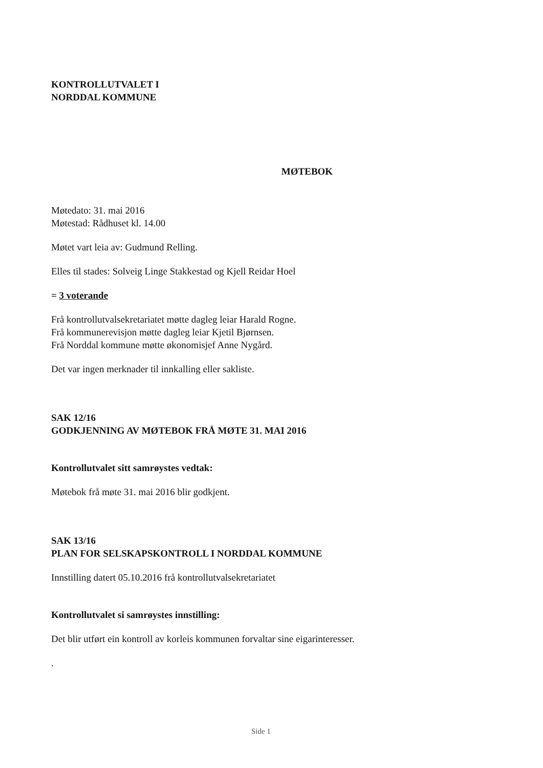KONTROLLUTVALET I
NORDDAL KOMMUNE
MØTEBOK
Møtedato: 31. mai 2016
Møtestad: Rådhuset kl. 14.00
Møtet vart leia av: Gudmund Relling.
Elles til stades: Solveig Linge Stakkestad og Kjell Reidar Hoel
= 3 voterande
Frå kontrollutvalsekretariatet møtte dagleg leiar Harald Rogne.
Frå kommunerevisjon møtte dagleg leiar Kjetil Bjørnsen.
Frå Norddal kommune møtte økonomisjef Anne Nygård.
Det var ingen merknader til innkalling eller sakliste.
SAK 12/16
GODKJENNING AV MØTEBOK FRÅ MØTE 31. MAI 2016
Kontrollutvalet sitt samrøystes vedtak:
Møtebok frå møte 31. mai 2016 blir godkjent.
SAK 13/16
PLAN FOR SELSKAPSKONTROLL I NORDDAL KOMMUNE
Innstilling datert 05.10.2016 frå kontrollutvalsekretariatet
Kontrollutvalet si samrøystes innstilling:
Det blir utført ein kontroll av korleis kommunen forvaltar sine eigarinteresser.
.
Side 1